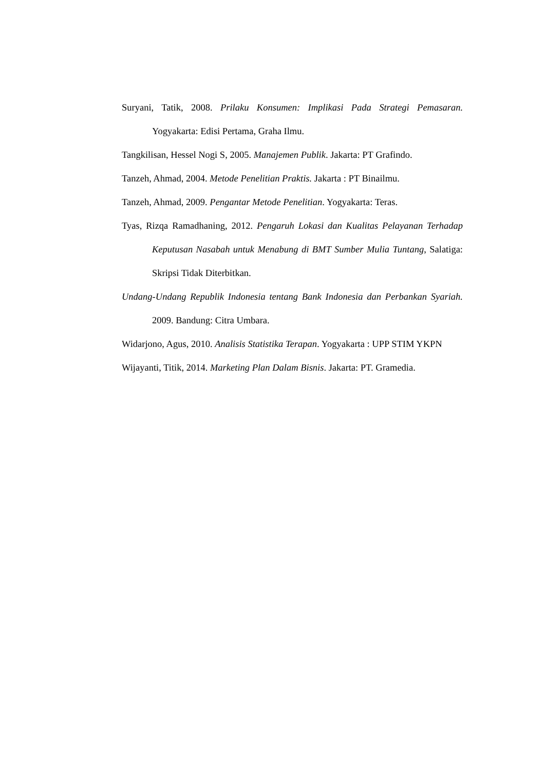Suryani, Tatik, 2008. Prilaku Konsumen: Implikasi Pada Strategi Pemasaran. Yogyakarta: Edisi Pertama, Graha Ilmu.
Tangkilisan, Hessel Nogi S, 2005. Manajemen Publik. Jakarta: PT Grafindo.
Tanzeh, Ahmad, 2004. Metode Penelitian Praktis. Jakarta : PT Binailmu.
Tanzeh, Ahmad, 2009. Pengantar Metode Penelitian. Yogyakarta: Teras.
Tyas, Rizqa Ramadhaning, 2012. Pengaruh Lokasi dan Kualitas Pelayanan Terhadap Keputusan Nasabah untuk Menabung di BMT Sumber Mulia Tuntang, Salatiga: Skripsi Tidak Diterbitkan.
Undang-Undang Republik Indonesia tentang Bank Indonesia dan Perbankan Syariah. 2009. Bandung: Citra Umbara.
Widarjono, Agus, 2010. Analisis Statistika Terapan. Yogyakarta : UPP STIM YKPN
Wijayanti, Titik, 2014. Marketing Plan Dalam Bisnis. Jakarta: PT. Gramedia.